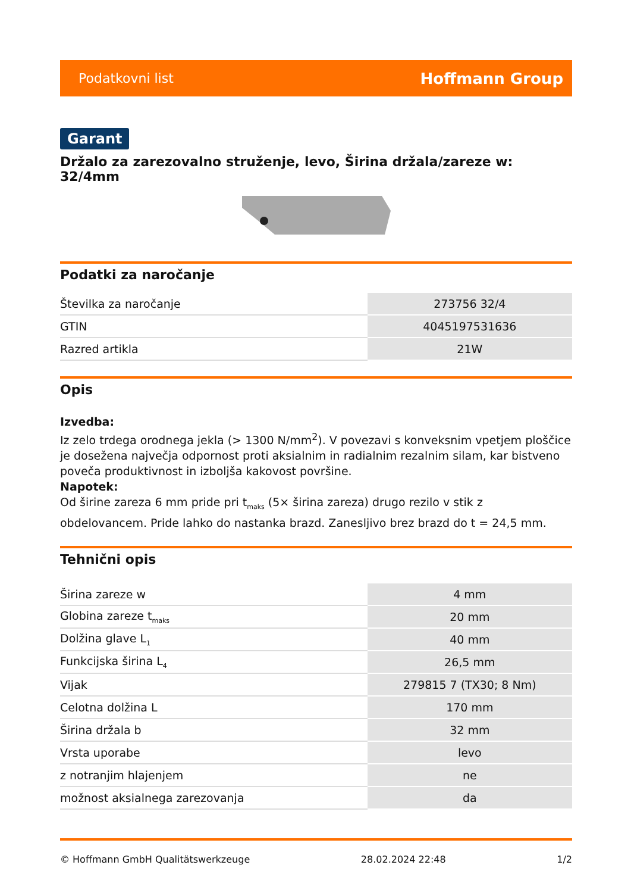Podatkovni list Hoffmann Group
Garant
Držalo za zarezovalno struženje, levo, Širina držala/zareze w: 32/4mm
Podatki za naročanje
| Številka za naročanje | 273756 32/4 |
| GTIN | 4045197531636 |
| Razred artikla | 21W |
Opis
Izvedba:
Iz zelo trdega orodnega jekla (> 1300 N/mm<sup>2</sup>). V povezavi s konveksnim vpetjem ploščice je dosežena največja odpornost proti aksialnim in radialnim rezalnim silam, kar bistveno poveča produktivnost in izboljša kakovost površine.
Napotek:
Od širine zareza 6 mm pride pri t<sub>maks</sub> (5× širina zareza) drugo rezilo v stik z obdelovancem. Pride lahko do nastanka brazd. Zanesljivo brez brazd do t = 24,5 mm.
Tehnični opis
| Širina zareze w | 4 mm |
| Globina zareze t<sub>maks</sub> | 20 mm |
| Dolžina glave L<sub>1</sub> | 40 mm |
| Funkcijska širina L<sub>4</sub> | 26,5 mm |
| Vijak | 279815 7 (TX30; 8 Nm) |
| Celotna dolžina L | 170 mm |
| Širina držala b | 32 mm |
| Vrsta uporabe | levo |
| z notranjim hlajenjem | ne |
| možnost aksialnega zarezovanja | da |
© Hoffmann GmbH Qualitätswerkzeuge 28.02.2024 22:48 1/2